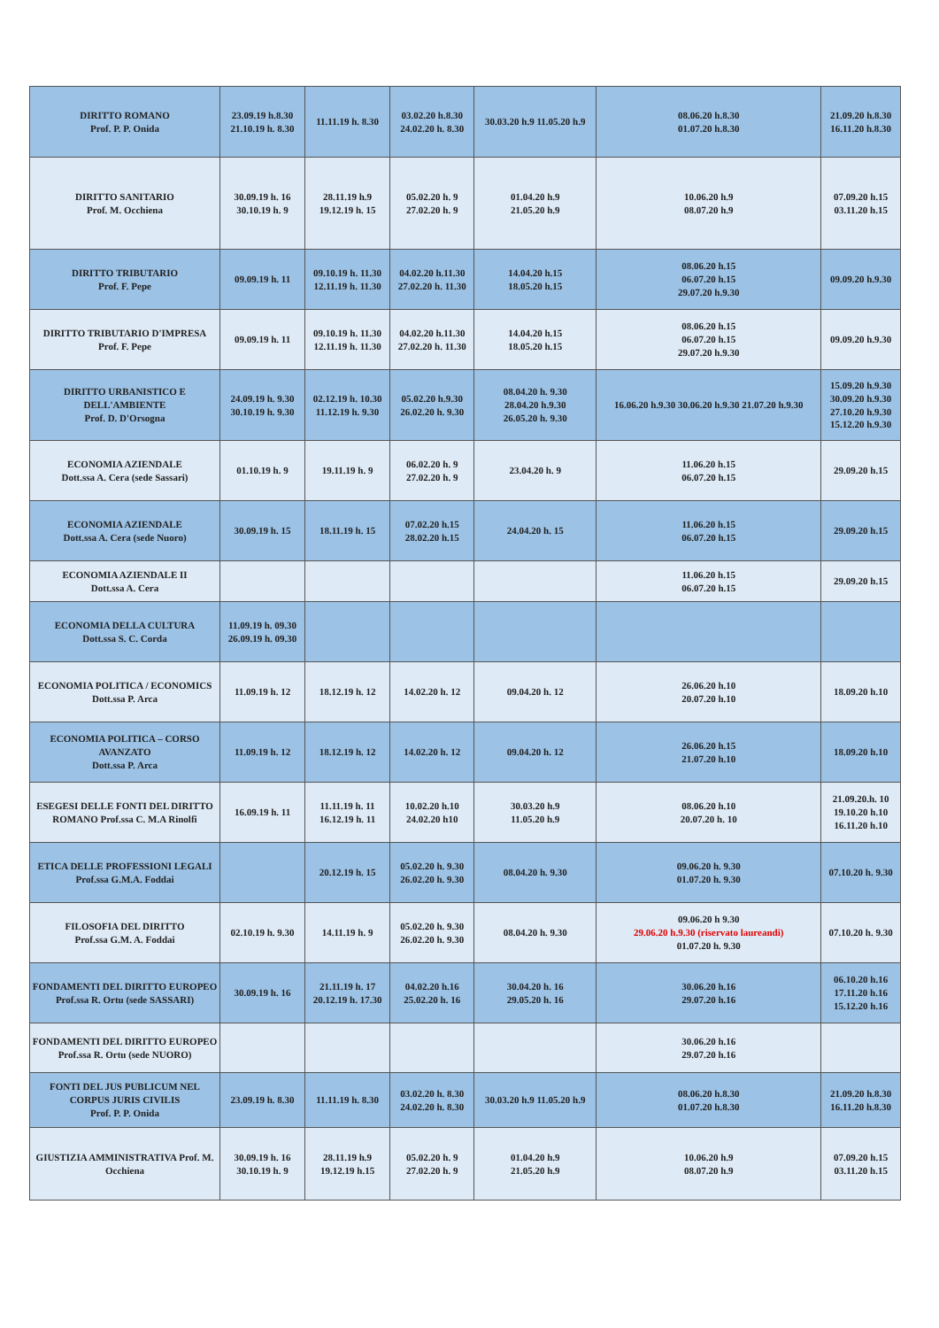| DIRITTO ROMANO Prof. P. P. Onida | 23.09.19 h.8.30 21.10.19 h. 8.30 | 11.11.19 h. 8.30 | 03.02.20 h.8.30 24.02.20 h. 8.30 | 30.03.20 h.9 11.05.20 h.9 | 08.06.20 h.8.30 01.07.20 h.8.30 | 21.09.20 h.8.30 16.11.20 h.8.30 |
| DIRITTO SANITARIO Prof. M. Occhiena | 30.09.19 h. 16 30.10.19 h. 9 | 28.11.19 h.9 19.12.19 h. 15 | 05.02.20 h. 9 27.02.20 h. 9 | 01.04.20 h.9 21.05.20 h.9 | 10.06.20 h.9 08.07.20 h.9 | 07.09.20 h.15 03.11.20 h.15 |
| DIRITTO TRIBUTARIO Prof. F. Pepe | 09.09.19 h. 11 | 09.10.19 h. 11.30 12.11.19 h. 11.30 | 04.02.20 h.11.30 27.02.20 h. 11.30 | 14.04.20 h.15 18.05.20 h.15 | 08.06.20 h.15 06.07.20 h.15 29.07.20 h.9.30 | 09.09.20 h.9.30 |
| DIRITTO TRIBUTARIO D'IMPRESA Prof. F. Pepe | 09.09.19 h. 11 | 09.10.19 h. 11.30 12.11.19 h. 11.30 | 04.02.20 h.11.30 27.02.20 h. 11.30 | 14.04.20 h.15 18.05.20 h.15 | 08.06.20 h.15 06.07.20 h.15 29.07.20 h.9.30 | 09.09.20 h.9.30 |
| DIRITTO URBANISTICO E DELL'AMBIENTE Prof. D. D'Orsogna | 24.09.19 h. 9.30 30.10.19 h. 9.30 | 02.12.19 h. 10.30 11.12.19 h. 9.30 | 05.02.20 h.9.30 26.02.20 h. 9.30 | 08.04.20 h. 9.30 28.04.20 h.9.30 26.05.20 h. 9.30 | 16.06.20 h.9.30 30.06.20 h.9.30 21.07.20 h.9.30 | 15.09.20 h.9.30 30.09.20 h.9.30 27.10.20 h.9.30 15.12.20 h.9.30 |
| ECONOMIA AZIENDALE Dott.ssa A. Cera (sede Sassari) | 01.10.19 h. 9 | 19.11.19 h. 9 | 06.02.20 h. 9 27.02.20 h. 9 | 23.04.20 h. 9 | 11.06.20 h.15 06.07.20 h.15 | 29.09.20 h.15 |
| ECONOMIA AZIENDALE Dott.ssa A. Cera (sede Nuoro) | 30.09.19 h. 15 | 18.11.19 h. 15 | 07.02.20 h.15 28.02.20 h.15 | 24.04.20 h. 15 | 11.06.20 h.15 06.07.20 h.15 | 29.09.20 h.15 |
| ECONOMIA AZIENDALE II Dott.ssa A. Cera | | | | | 11.06.20 h.15 06.07.20 h.15 | 29.09.20 h.15 |
| ECONOMIA DELLA CULTURA Dott.ssa S. C. Corda | 11.09.19 h. 09.30 26.09.19 h. 09.30 | | | | | |
| ECONOMIA POLITICA / ECONOMICS Dott.ssa P. Arca | 11.09.19 h. 12 | 18.12.19 h. 12 | 14.02.20 h. 12 | 09.04.20 h. 12 | 26.06.20 h.10 20.07.20 h.10 | 18.09.20 h.10 |
| ECONOMIA POLITICA – CORSO AVANZATO Dott.ssa P. Arca | 11.09.19 h. 12 | 18.12.19 h. 12 | 14.02.20 h. 12 | 09.04.20 h. 12 | 26.06.20 h.15 21.07.20 h.10 | 18.09.20 h.10 |
| ESEGESI DELLE FONTI DEL DIRITTO ROMANO Prof.ssa C. M.A Rinolfi | 16.09.19 h. 11 | 11.11.19 h. 11 16.12.19 h. 11 | 10.02.20 h.10 24.02.20 h10 | 30.03.20 h.9 11.05.20 h.9 | 08.06.20 h.10 20.07.20 h. 10 | 21.09.20.h. 10 19.10.20 h.10 16.11.20 h.10 |
| ETICA DELLE PROFESSIONI LEGALI Prof.ssa G.M.A. Foddai | | 20.12.19 h. 15 | 05.02.20 h. 9.30 26.02.20 h. 9.30 | 08.04.20 h. 9.30 | 09.06.20 h. 9.30 01.07.20 h. 9.30 | 07.10.20 h. 9.30 |
| FILOSOFIA DEL DIRITTO Prof.ssa G.M. A. Foddai | 02.10.19 h. 9.30 | 14.11.19 h. 9 | 05.02.20 h. 9.30 26.02.20 h. 9.30 | 08.04.20 h. 9.30 | 09.06.20 h 9.30 29.06.20 h.9.30 (riservato laureandi) 01.07.20 h. 9.30 | 07.10.20 h. 9.30 |
| FONDAMENTI DEL DIRITTO EUROPEO Prof.ssa R. Ortu (sede SASSARI) | 30.09.19 h. 16 | 21.11.19 h. 17 20.12.19 h. 17.30 | 04.02.20 h.16 25.02.20 h. 16 | 30.04.20 h. 16 29.05.20 h. 16 | 30.06.20 h.16 29.07.20 h.16 | 06.10.20 h.16 17.11.20 h.16 15.12.20 h.16 |
| FONDAMENTI DEL DIRITTO EUROPEO Prof.ssa R. Ortu (sede NUORO) | | | | | 30.06.20 h.16 29.07.20 h.16 | |
| FONTI DEL JUS PUBLICUM NEL CORPUS JURIS CIVILIS Prof. P. P. Onida | 23.09.19 h. 8.30 | 11.11.19 h. 8.30 | 03.02.20 h. 8.30 24.02.20 h. 8.30 | 30.03.20 h.9 11.05.20 h.9 | 08.06.20 h.8.30 01.07.20 h.8.30 | 21.09.20 h.8.30 16.11.20 h.8.30 |
| GIUSTIZIA AMMINISTRATIVA Prof. M. Occhiena | 30.09.19 h. 16 30.10.19 h. 9 | 28.11.19 h.9 19.12.19 h.15 | 05.02.20 h. 9 27.02.20 h. 9 | 01.04.20 h.9 21.05.20 h.9 | 10.06.20 h.9 08.07.20 h.9 | 07.09.20 h.15 03.11.20 h.15 |